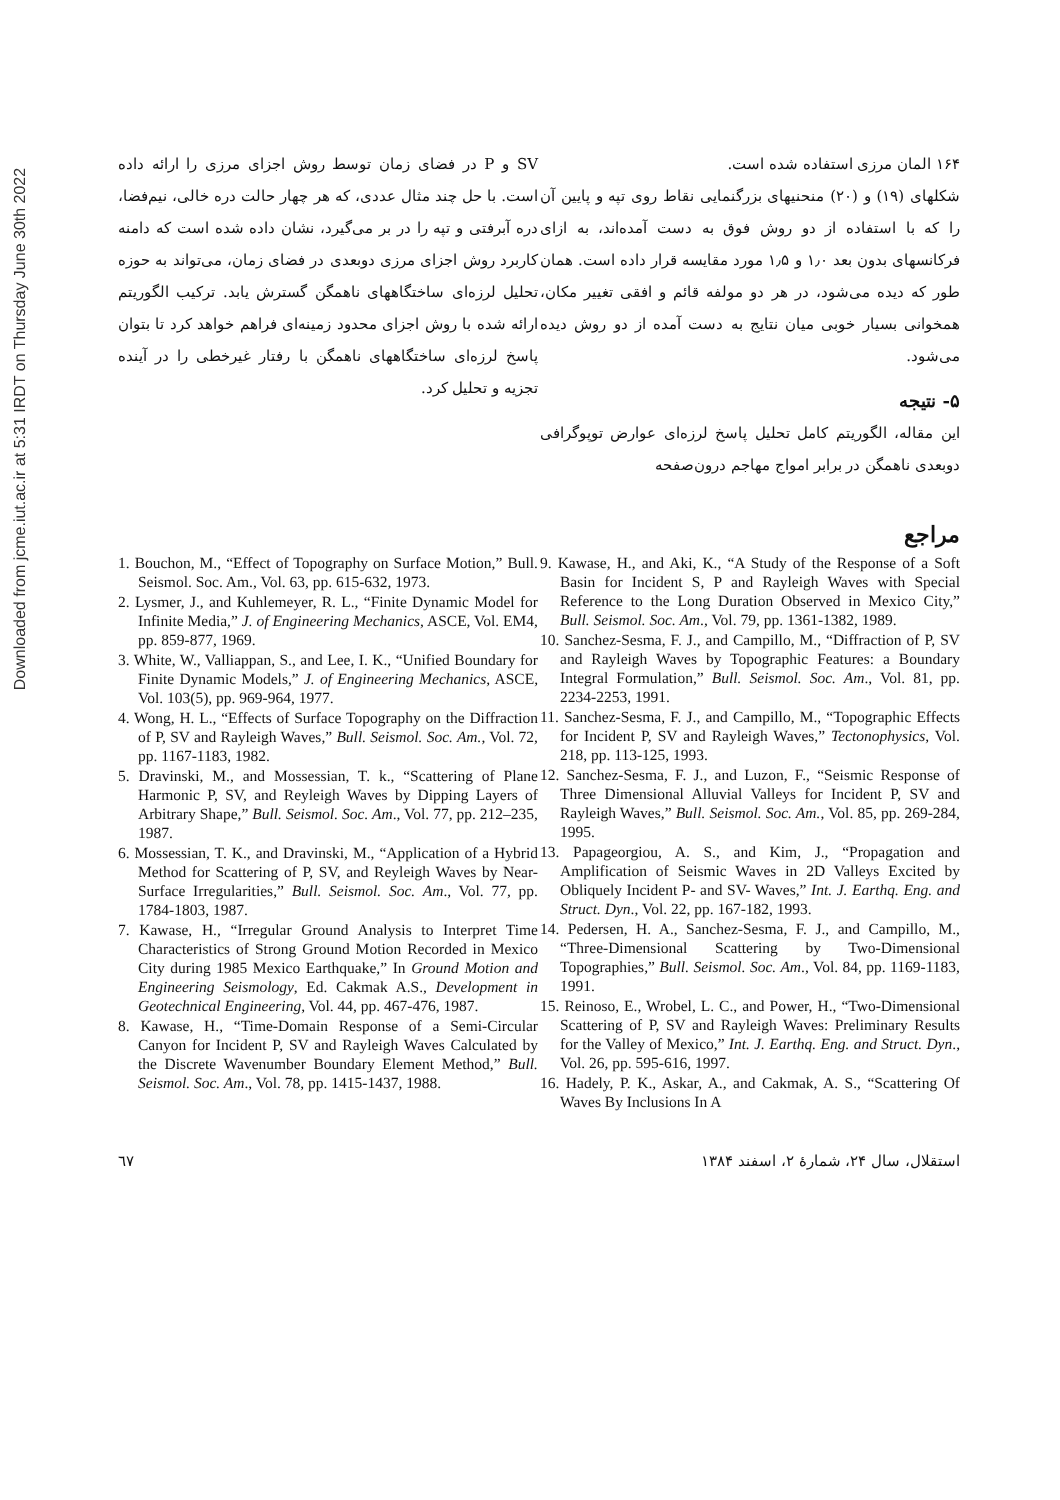Downloaded from jcme.iut.ac.ir at 5:31 IRDT on Thursday June 30th 2022
۱۶۴ المان مرزی استفاده شده است.
شکلهای (۱۹) و (۲۰) منحنیهای بزرگنمایی نقاط روی تپه و پایین آن را که با استفاده از دو روش فوق به دست آمده‌اند، به ازای فرکانسهای بدون بعد ۱٫۰ و ۱٫۵ مورد مقایسه قرار داده است. همان طور که دیده می‌شود، در هر دو مولفه قائم و افقی تغییر مکان، همخوانی بسیار خوبی میان نتایج به دست آمده از دو روش دیده می‌شود.
۵- نتیجه
این مقاله، الگوریتم کامل تحلیل پاسخ لرزه‌ای عوارض توپوگرافی دوبعدی ناهمگن در برابر امواج مهاجم درون‌صفحه
SV و P در فضای زمان توسط روش اجزای مرزی را ارائه داده است. با حل چند مثال عددی، که هر چهار حالت دره خالی، نیم‌فضا، دره آبرفتی و تپه را در بر می‌گیرد، نشان داده شده است که دامنه کاربرد روش اجزای مرزی دوبعدی در فضای زمان، می‌تواند به حوزه تحلیل لرزه‌ای ساختگاههای ناهمگن گسترش یابد. ترکیب الگوریتم ارائه شده با روش اجزای محدود زمینه‌ای فراهم خواهد کرد تا بتوان پاسخ لرزه‌ای ساختگاههای ناهمگن با رفتار غیرخطی را در آینده تجزیه و تحلیل کرد.
مراجع
9. Kawase, H., and Aki, K., “A Study of the Response of a Soft Basin for Incident S, P and Rayleigh Waves with Special Reference to the Long Duration Observed in Mexico City,” Bull. Seismol. Soc. Am., Vol. 79, pp. 1361-1382, 1989.
10. Sanchez-Sesma, F. J., and Campillo, M., “Diffraction of P, SV and Rayleigh Waves by Topographic Features: a Boundary Integral Formulation,” Bull. Seismol. Soc. Am., Vol. 81, pp. 2234-2253, 1991.
11. Sanchez-Sesma, F. J., and Campillo, M., “Topographic Effects for Incident P, SV and Rayleigh Waves,” Tectonophysics, Vol. 218, pp. 113-125, 1993.
12. Sanchez-Sesma, F. J., and Luzon, F., “Seismic Response of Three Dimensional Alluvial Valleys for Incident P, SV and Rayleigh Waves,” Bull. Seismol. Soc. Am., Vol. 85, pp. 269-284, 1995.
13. Papageorgiou, A. S., and Kim, J., “Propagation and Amplification of Seismic Waves in 2D Valleys Excited by Obliquely Incident P- and SV- Waves,” Int. J. Earthq. Eng. and Struct. Dyn., Vol. 22, pp. 167-182, 1993.
14. Pedersen, H. A., Sanchez-Sesma, F. J., and Campillo, M., “Three-Dimensional Scattering by Two-Dimensional Topographies,” Bull. Seismol. Soc. Am., Vol. 84, pp. 1169-1183, 1991.
15. Reinoso, E., Wrobel, L. C., and Power, H., “Two-Dimensional Scattering of P, SV and Rayleigh Waves: Preliminary Results for the Valley of Mexico,” Int. J. Earthq. Eng. and Struct. Dyn., Vol. 26, pp. 595-616, 1997.
16. Hadely, P. K., Askar, A., and Cakmak, A. S., “Scattering Of Waves By Inclusions In A
1. Bouchon, M., “Effect of Topography on Surface Motion,” Bull. Seismol. Soc. Am., Vol. 63, pp. 615-632, 1973.
2. Lysmer, J., and Kuhlemeyer, R. L., “Finite Dynamic Model for Infinite Media,” J. of Engineering Mechanics, ASCE, Vol. EM4, pp. 859-877, 1969.
3. White, W., Valliappan, S., and Lee, I. K., “Unified Boundary for Finite Dynamic Models,” J. of Engineering Mechanics, ASCE, Vol. 103(5), pp. 969-964, 1977.
4. Wong, H. L., “Effects of Surface Topography on the Diffraction of P, SV and Rayleigh Waves,” Bull. Seismol. Soc. Am., Vol. 72, pp. 1167-1183, 1982.
5. Dravinski, M., and Mossessian, T. k., “Scattering of Plane Harmonic P, SV, and Reyleigh Waves by Dipping Layers of Arbitrary Shape,” Bull. Seismol. Soc. Am., Vol. 77, pp. 212–235, 1987.
6. Mossessian, T. K., and Dravinski, M., “Application of a Hybrid Method for Scattering of P, SV, and Reyleigh Waves by Near-Surface Irregularities,” Bull. Seismol. Soc. Am., Vol. 77, pp. 1784-1803, 1987.
7. Kawase, H., “Irregular Ground Analysis to Interpret Time Characteristics of Strong Ground Motion Recorded in Mexico City during 1985 Mexico Earthquake,” In Ground Motion and Engineering Seismology, Ed. Cakmak A.S., Development in Geotechnical Engineering, Vol. 44, pp. 467-476, 1987.
8. Kawase, H., “Time-Domain Response of a Semi-Circular Canyon for Incident P, SV and Rayleigh Waves Calculated by the Discrete Wavenumber Boundary Element Method,” Bull. Seismol. Soc. Am., Vol. 78, pp. 1415-1437, 1988.
استقلال، سال ۲۴، شمارهٔ ۲، اسفند ۱۳۸۴ ٦٧